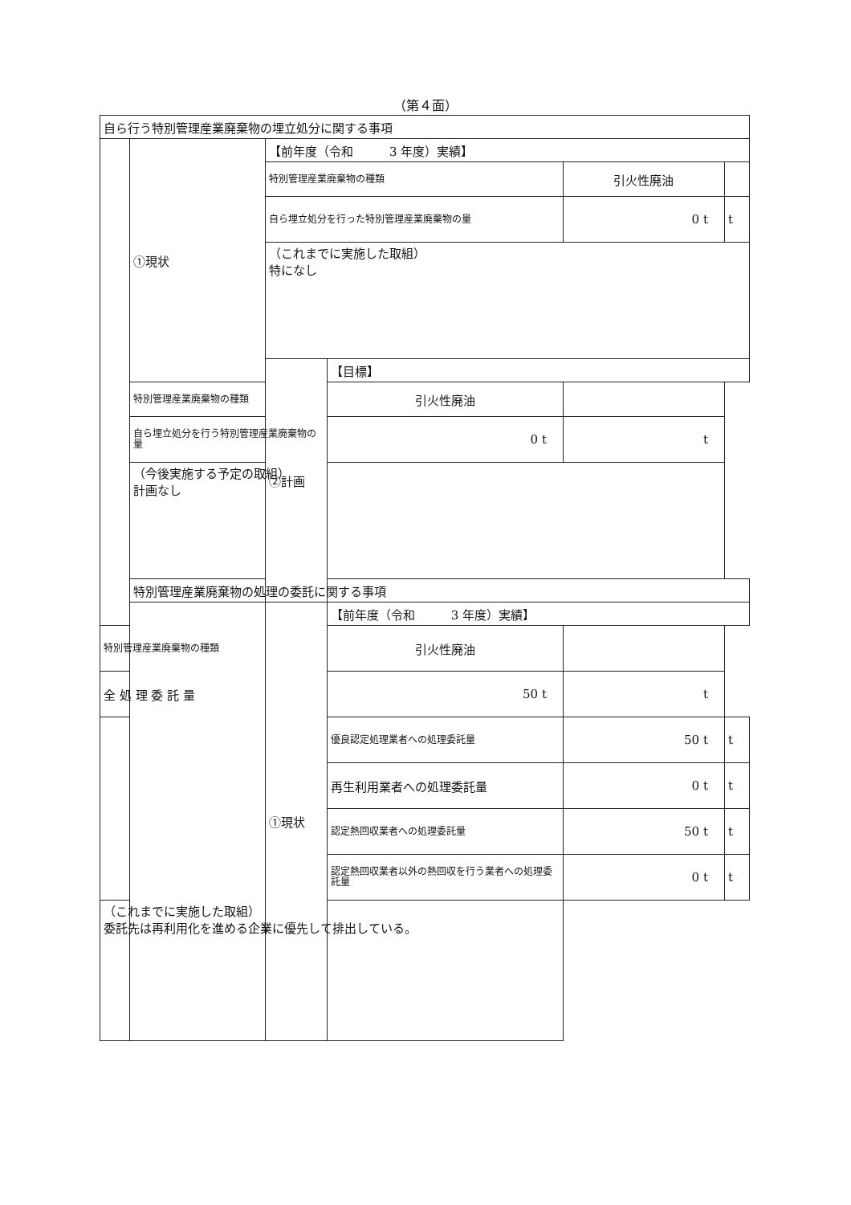（第４面）
| 自ら行う特別管理産業廃棄物の埋立処分に関する事項 | | | | | |
| | ①現状 | 【前年度（令和 3 年度）実績】 | | | |
| | | 特別管理産業廃棄物の種類 | | 引火性廃油 | |
| | | 自ら埋立処分を行った特別管理産業廃棄物の量 | | 0 t | t |
| | | （これまでに実施した取組） 特になし | | | |
| | | ②計画 | 【目標】 | | |
| | 特別管理産業廃棄物の種類 | | 引火性廃油 | | |
| | 自ら埋立処分を行う特別管理産業廃棄物の量 | | 0 t | t | |
| | （今後実施する予定の取組） 計画なし | | | | |
| | 特別管理産業廃棄物の処理の委託に関する事項 | | | | |
| | | ①現状 | 【前年度（令和 3 年度）実績】 | | |
| 特別管理産業廃棄物の種類 | | | 引火性廃油 | | |
| 全 処 理 委 託 量 | | | 50 t | t | |
| | | | 優良認定処理業者への処理委託量 | 50 t | t |
| | | | 再生利用業者への処理委託量 | 0 t | t |
| | | | 認定熱回収業者への処理委託量 | 50 t | t |
| | | | 認定熱回収業者以外の熱回収を行う業者への処理委託量 | 0 t | t |
| （これまでに実施した取組） 委託先は再利用化を進める企業に優先して排出している。 | | | | | |